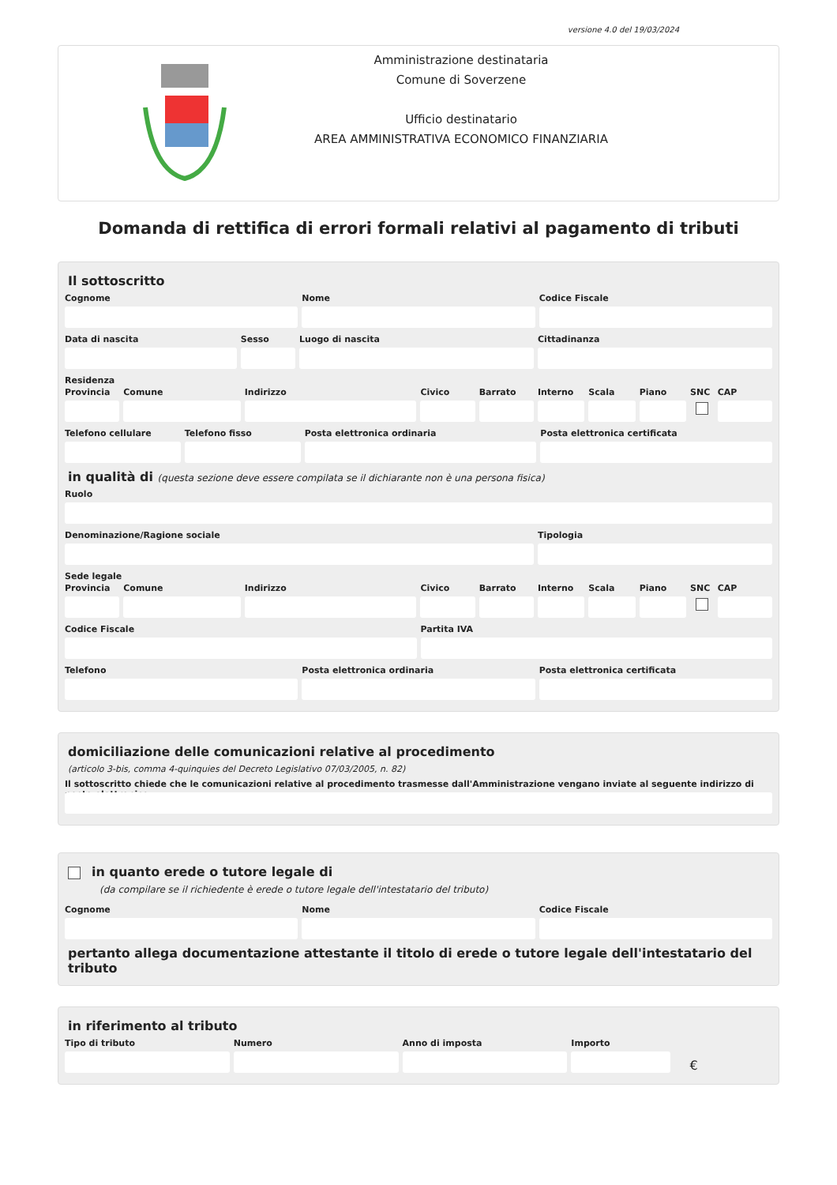versione 4.0 del 19/03/2024
Amministrazione destinataria
Comune di Soverzene
Ufficio destinatario
AREA AMMINISTRATIVA ECONOMICO FINANZIARIA
Domanda di rettifica di errori formali relativi al pagamento di tributi
Il sottoscritto
Cognome Nome Codice Fiscale
Data di nascita Sesso Luogo di nascita Cittadinanza
Residenza
Provincia Comune Indirizzo Civico Barrato Interno Scala Piano SNC CAP
Telefono cellulare Telefono fisso Posta elettronica ordinaria Posta elettronica certificata
in qualità di (questa sezione deve essere compilata se il dichiarante non è una persona fisica)
Ruolo
Denominazione/Ragione sociale Tipologia
Sede legale
Provincia Comune Indirizzo Civico Barrato Interno Scala Piano SNC CAP
Codice Fiscale Partita IVA
Telefono Posta elettronica ordinaria Posta elettronica certificata
domiciliazione delle comunicazioni relative al procedimento
(articolo 3-bis, comma 4-quinquies del Decreto Legislativo 07/03/2005, n. 82)
Il sottoscritto chiede che le comunicazioni relative al procedimento trasmesse dall'Amministrazione vengano inviate al seguente indirizzo di posta elettronica
in quanto erede o tutore legale di
(da compilare se il richiedente è erede o tutore legale dell'intestatario del tributo)
Cognome Nome Codice Fiscale
pertanto allega documentazione attestante il titolo di erede o tutore legale dell'intestatario del tributo
in riferimento al tributo
Tipo di tributo Numero Anno di imposta Importo
€